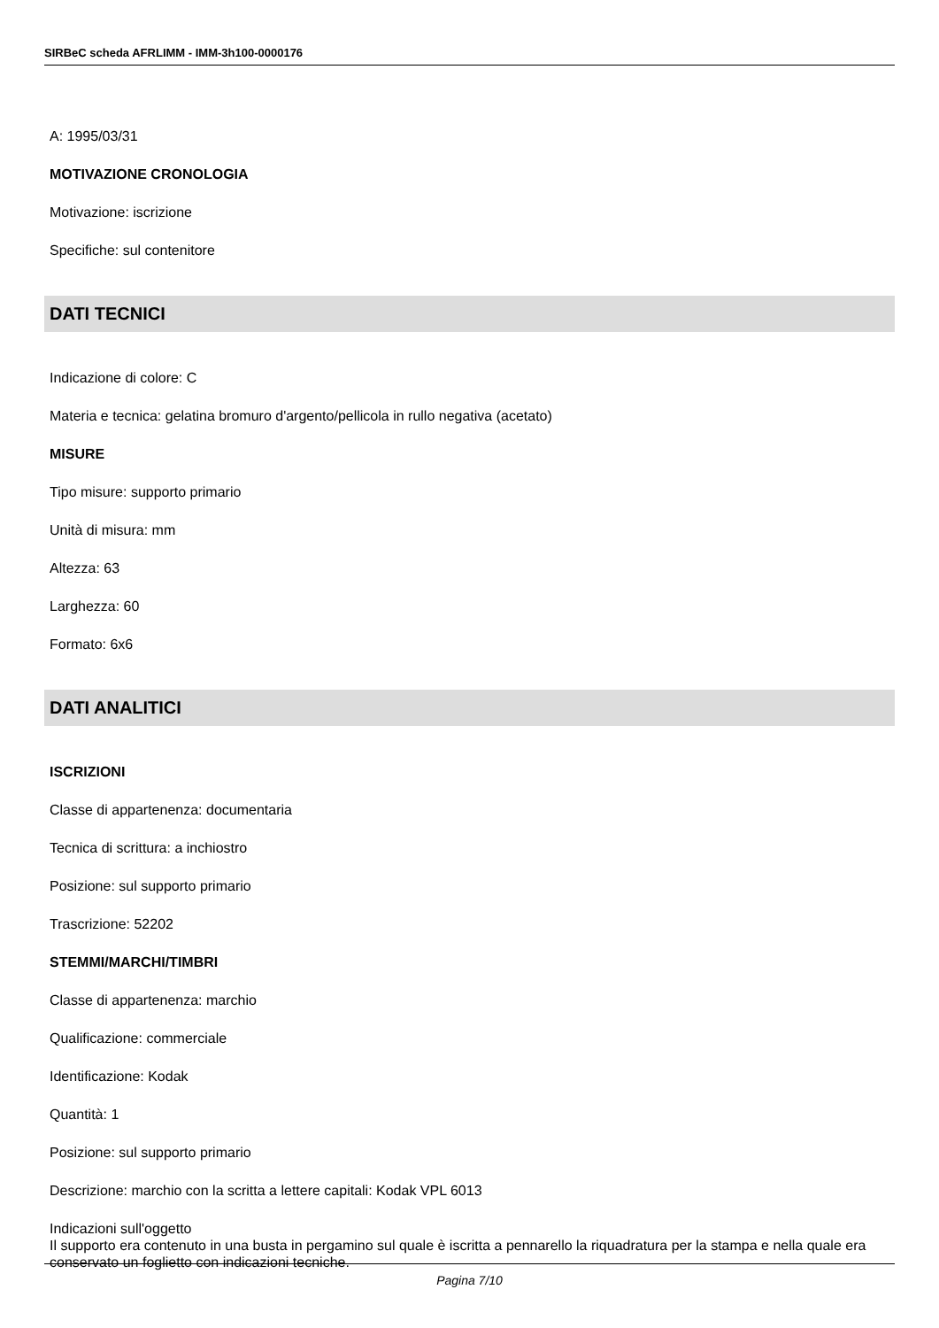SIRBeC scheda AFRLIMM - IMM-3h100-0000176
A: 1995/03/31
MOTIVAZIONE CRONOLOGIA
Motivazione: iscrizione
Specifiche: sul contenitore
DATI TECNICI
Indicazione di colore: C
Materia e tecnica: gelatina bromuro d'argento/pellicola in rullo negativa (acetato)
MISURE
Tipo misure: supporto primario
Unità di misura: mm
Altezza: 63
Larghezza: 60
Formato: 6x6
DATI ANALITICI
ISCRIZIONI
Classe di appartenenza: documentaria
Tecnica di scrittura: a inchiostro
Posizione: sul supporto primario
Trascrizione: 52202
STEMMI/MARCHI/TIMBRI
Classe di appartenenza: marchio
Qualificazione: commerciale
Identificazione: Kodak
Quantità: 1
Posizione: sul supporto primario
Descrizione: marchio con la scritta a lettere capitali: Kodak VPL 6013
Indicazioni sull'oggetto
Il supporto era contenuto in una busta in pergamino sul quale è iscritta a pennarello la riquadratura per la stampa e nella quale era conservato un foglietto con indicazioni tecniche.
Pagina 7/10